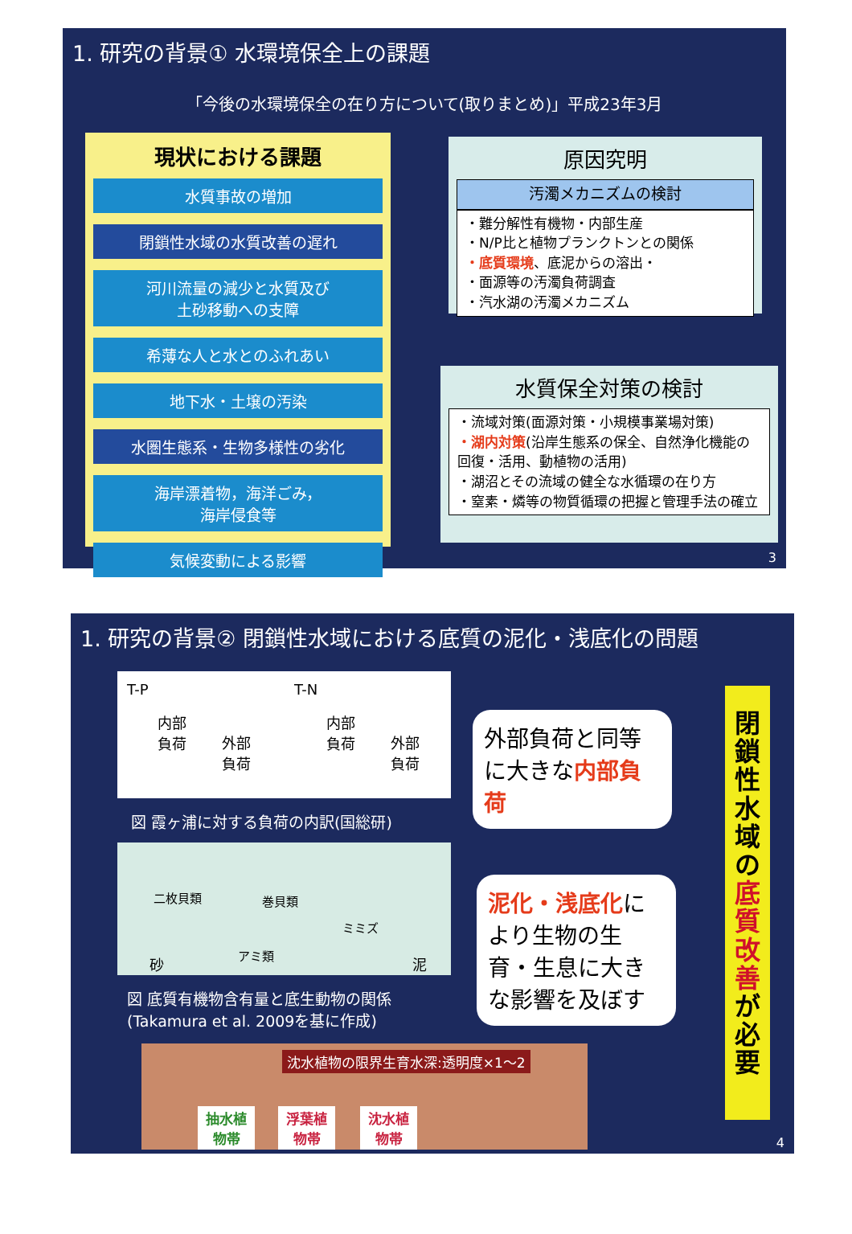1. 研究の背景① 水環境保全上の課題
「今後の水環境保全の在り方について(取りまとめ)」平成23年3月
現状における課題
水質事故の増加
閉鎖性水域の水質改善の遅れ
河川流量の減少と水質及び
土砂移動への支障
希薄な人と水とのふれあい
地下水・土壌の汚染
水圏生態系・生物多様性の劣化
海岸漂着物，海洋ごみ，
海岸侵食等
気候変動による影響
原因究明
汚濁メカニズムの検討
・難分解性有機物・内部生産
・N/P比と植物プランクトンとの関係
・底質環境、底泥からの溶出・
・面源等の汚濁負荷調査
・汽水湖の汚濁メカニズム
水質保全対策の検討
・流域対策(面源対策・小規模事業場対策)
・湖内対策(沿岸生態系の保全、自然浄化機能の回復・活用、動植物の活用)
・湖沼とその流域の健全な水循環の在り方
・窒素・燐等の物質循環の把握と管理手法の確立
3
1. 研究の背景② 閉鎖性水域における底質の泥化・浅底化の問題
T-P T-N
内部
負荷 外部
負荷
内部
負荷 外部
負荷
図 霞ヶ浦に対する負荷の内訳(国総研)
二枚貝類 巻貝類
ミミズ
アミ類 砂 泥
図 底質有機物含有量と底生動物の関係
(Takamura et al. 2009を基に作成)
沈水植物の限界生育水深:透明度×1～2
抽水植
物帯
浮葉植
物帯
沈水植
物帯
外部負荷と同等に大きな内部負荷
泥化・浅底化により生物の生育・生息に大きな影響を及ぼす
閉
鎖
性
水
域
の
底
質
改
善
が
必
要
4